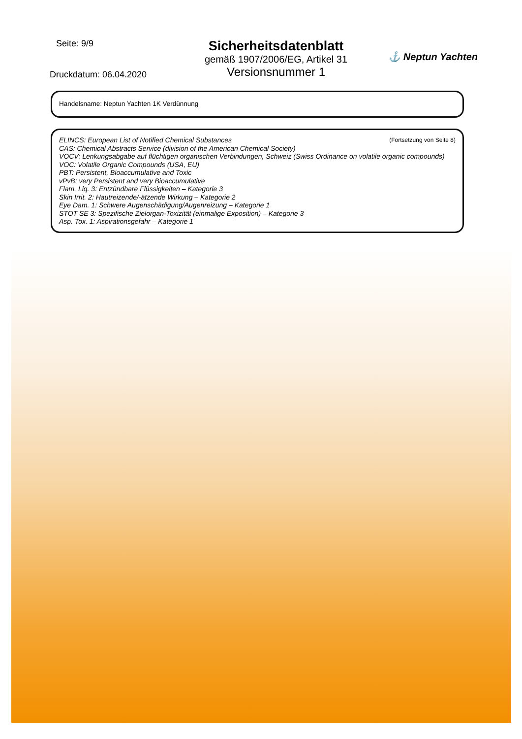Seite: 9/9
Druckdatum: 06.04.2020
Sicherheitsdatenblatt
gemäß 1907/2006/EG, Artikel 31
Versionsnummer 1
⚓ Neptun Yachten
Handelsname: Neptun Yachten 1K Verdünnung
(Fortsetzung von Seite 8)
ELINCS: European List of Notified Chemical Substances
CAS: Chemical Abstracts Service (division of the American Chemical Society)
VOCV: Lenkungsabgabe auf flüchtigen organischen Verbindungen, Schweiz (Swiss Ordinance on volatile organic compounds)
VOC: Volatile Organic Compounds (USA, EU)
PBT: Persistent, Bioaccumulative and Toxic
vPvB: very Persistent and very Bioaccumulative
Flam. Liq. 3: Entzündbare Flüssigkeiten – Kategorie 3
Skin Irrit. 2: Hautreizende/-ätzende Wirkung – Kategorie 2
Eye Dam. 1: Schwere Augenschädigung/Augenreizung – Kategorie 1
STOT SE 3: Spezifische Zielorgan-Toxizität (einmalige Exposition) – Kategorie 3
Asp. Tox. 1: Aspirationsgefahr – Kategorie 1